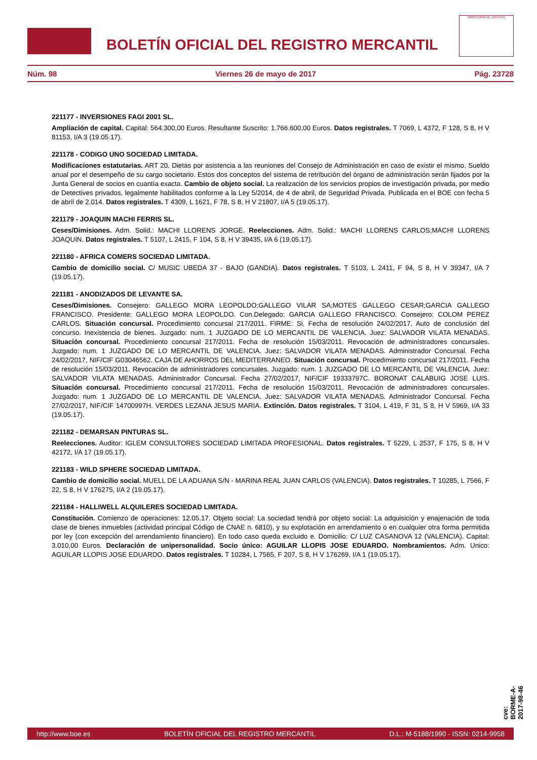BOLETÍN OFICIAL DEL REGISTRO MERCANTIL
MINISTERIO DE JUSTICIA
Núm. 98 Viernes 26 de mayo de 2017 Pág. 23728
221177 - INVERSIONES FAGI 2001 SL.
Ampliación de capital. Capital: 564.300,00 Euros. Resultante Suscrito: 1.766.600,00 Euros. Datos registrales. T 7069, L 4372, F 128, S 8, H V 81153, I/A 3 (19.05.17).
221178 - CODIGO UNO SOCIEDAD LIMITADA.
Modificaciones estatutarias. ART 20. Dietas por asistencia a las reuniones del Consejo de Administración en caso de existir el mismo. Sueldo anual por el desempeño de su cargo societario. Estos dos conceptos del sistema de retribución del órgano de administración serán fijados por la Junta General de socios en cuantía exacta. Cambio de objeto social. La realización de los servicios propios de investigación privada, por medio de Detectives privados, legalmente habilitados conforme a la Ley 5/2014, de 4 de abril, de Seguridad Privada. Publicada en el BOE con fecha 5 de abril de 2.014. Datos registrales. T 4309, L 1621, F 78, S 8, H V 21807, I/A 5 (19.05.17).
221179 - JOAQUIN MACHI FERRIS SL.
Ceses/Dimisiones. Adm. Solid.: MACHI LLORENS JORGE. Reelecciones. Adm. Solid.: MACHI LLORENS CARLOS;MACHI LLORENS JOAQUIN. Datos registrales. T 5107, L 2415, F 104, S 8, H V 39435, I/A 6 (19.05.17).
221180 - AFRICA COMERS SOCIEDAD LIMITADA.
Cambio de domicilio social. C/ MUSIC UBEDA 37 - BAJO (GANDIA). Datos registrales. T 5103, L 2411, F 94, S 8, H V 39347, I/A 7 (19.05.17).
221181 - ANODIZADOS DE LEVANTE SA.
Ceses/Dimisiones. Consejero: GALLEGO MORA LEOPOLDO;GALLEGO VILAR SA;MOTES GALLEGO CESAR;GARCIA GALLEGO FRANCISCO. Presidente: GALLEGO MORA LEOPOLDO. Con.Delegado: GARCIA GALLEGO FRANCISCO. Consejero: COLOM PEREZ CARLOS. Situación concursal. Procedimiento concursal 217/2011. FIRME: Si, Fecha de resolución 24/02/2017. Auto de conclusión del concurso. Inexistencia de bienes. Juzgado: num. 1 JUZGADO DE LO MERCANTIL DE VALENCIA. Juez: SALVADOR VILATA MENADAS. Situación concursal. Procedimiento concursal 217/2011. Fecha de resolución 15/03/2011. Revocación de administradores concursales. Juzgado: num. 1 JUZGADO DE LO MERCANTIL DE VALENCIA. Juez: SALVADOR VILATA MENADAS. Administrador Concursal. Fecha 24/02/2017, NIF/CIF G03046562. CAJA DE AHORROS DEL MEDITERRANEO. Situación concursal. Procedimiento concursal 217/2011. Fecha de resolución 15/03/2011. Revocación de administradores concursales. Juzgado: num. 1 JUZGADO DE LO MERCANTIL DE VALENCIA. Juez: SALVADOR VILATA MENADAS. Administrador Concursal. Fecha 27/02/2017, NIF/CIF 19333797C. BORONAT CALABUIG JOSE LUIS. Situación concursal. Procedimiento concursal 217/2011. Fecha de resolución 15/03/2011. Revocación de administradores concursales. Juzgado: num. 1 JUZGADO DE LO MERCANTIL DE VALENCIA. Juez: SALVADOR VILATA MENADAS. Administrador Concursal. Fecha 27/02/2017, NIF/CIF 14700997H. VERDES LEZANA JESUS MARIA. Extinción. Datos registrales. T 3104, L 419, F 31, S 8, H V 5969, I/A 33 (19.05.17).
221182 - DEMARSAN PINTURAS SL.
Reelecciones. Auditor: IGLEM CONSULTORES SOCIEDAD LIMITADA PROFESIONAL. Datos registrales. T 5229, L 2537, F 175, S 8, H V 42172, I/A 17 (19.05.17).
221183 - WILD SPHERE SOCIEDAD LIMITADA.
Cambio de domicilio social. MUELL DE LA ADUANA S/N - MARINA REAL JUAN CARLOS (VALENCIA). Datos registrales. T 10285, L 7566, F 22, S 8, H V 176275, I/A 2 (19.05.17).
221184 - HALLIWELL ALQUILERES SOCIEDAD LIMITADA.
Constitución. Comienzo de operaciones: 12.05.17. Objeto social: La sociedad tendrá por objeto social: La adquisición y enajenación de toda clase de bienes inmuebles (actividad principal Código de CNAE n. 6810), y su explotación en arrendamiento o en cualquier otra forma permitida por ley (con excepción del arrendamiento financiero). En todo caso queda excluido e. Domicilio: C/ LUZ CASANOVA 12 (VALENCIA). Capital: 3.010,00 Euros. Declaración de unipersonalidad. Socio único: AGUILAR LLOPIS JOSE EDUARDO. Nombramientos. Adm. Unico: AGUILAR LLOPIS JOSE EDUARDO. Datos registrales. T 10284, L 7565, F 207, S 8, H V 176269, I/A 1 (19.05.17).
cve: BORME-A-2017-98-46
http://www.boe.es BOLETÍN OFICIAL DEL REGISTRO MERCANTIL D.L.: M-5188/1990 - ISSN: 0214-9958